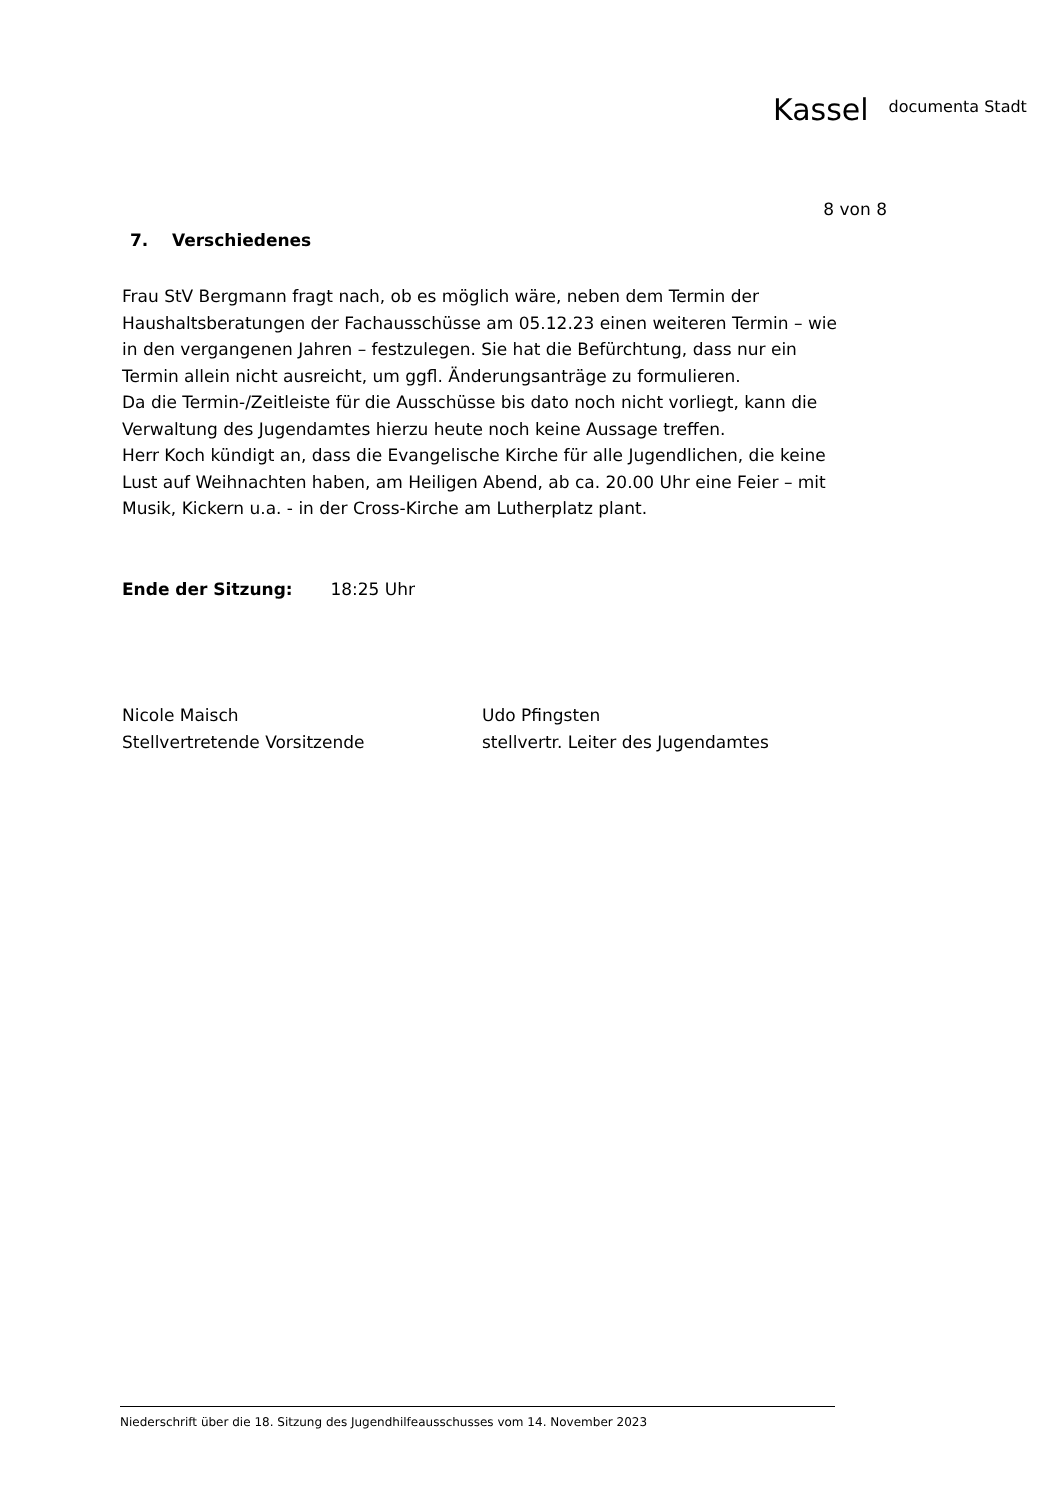Kassel documenta Stadt
8 von 8
7. Verschiedenes
Frau StV Bergmann fragt nach, ob es möglich wäre, neben dem Termin der Haushaltsberatungen der Fachausschüsse am 05.12.23 einen weiteren Termin – wie in den vergangenen Jahren – festzulegen. Sie hat die Befürchtung, dass nur ein Termin allein nicht ausreicht, um ggfl. Änderungsanträge zu formulieren.
Da die Termin-/Zeitleiste für die Ausschüsse bis dato noch nicht vorliegt, kann die Verwaltung des Jugendamtes hierzu heute noch keine Aussage treffen.
Herr Koch kündigt an, dass die Evangelische Kirche für alle Jugendlichen, die keine Lust auf Weihnachten haben, am Heiligen Abend, ab ca. 20.00 Uhr eine Feier – mit Musik, Kickern u.a. - in der Cross-Kirche am Lutherplatz plant.
Ende der Sitzung: 18:25 Uhr
Nicole Maisch
Stellvertretende Vorsitzende
Udo Pfingsten
stellvertr. Leiter des Jugendamtes
Niederschrift über die 18. Sitzung des Jugendhilfeausschusses vom 14. November 2023